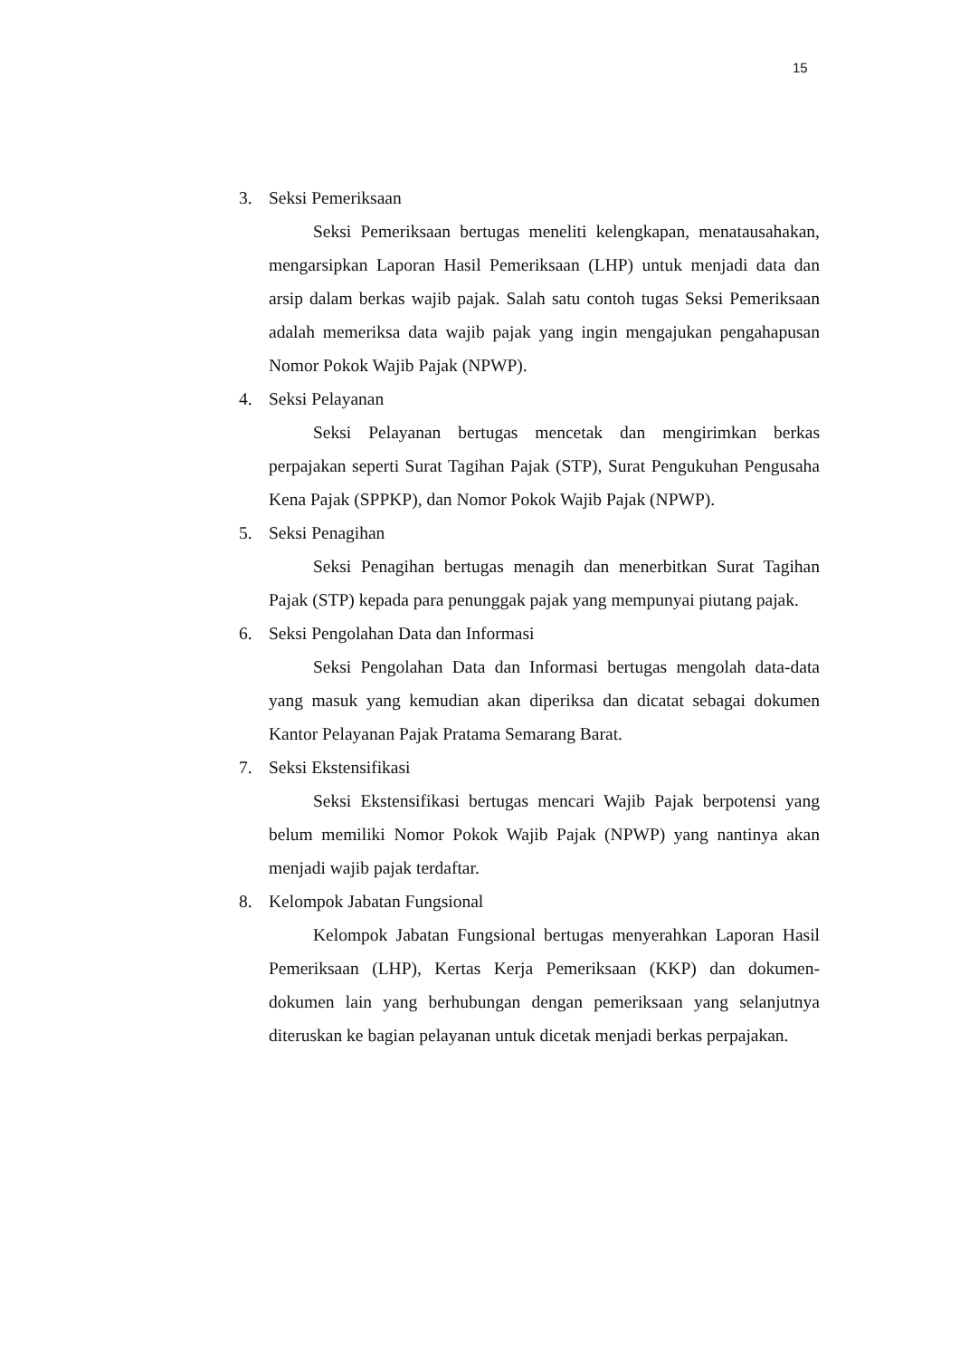15
3. Seksi Pemeriksaan
Seksi Pemeriksaan bertugas meneliti kelengkapan, menatausahakan, mengarsipkan Laporan Hasil Pemeriksaan (LHP) untuk menjadi data dan arsip dalam berkas wajib pajak. Salah satu contoh tugas Seksi Pemeriksaan adalah memeriksa data wajib pajak yang ingin mengajukan pengahapusan Nomor Pokok Wajib Pajak (NPWP).
4. Seksi Pelayanan
Seksi Pelayanan bertugas mencetak dan mengirimkan berkas perpajakan seperti Surat Tagihan Pajak (STP), Surat Pengukuhan Pengusaha Kena Pajak (SPPKP), dan Nomor Pokok Wajib Pajak (NPWP).
5. Seksi Penagihan
Seksi Penagihan bertugas menagih dan menerbitkan Surat Tagihan Pajak (STP) kepada para penunggak pajak yang mempunyai piutang pajak.
6. Seksi Pengolahan Data dan Informasi
Seksi Pengolahan Data dan Informasi bertugas mengolah data-data yang masuk yang kemudian akan diperiksa dan dicatat sebagai dokumen Kantor Pelayanan Pajak Pratama Semarang Barat.
7. Seksi Ekstensifikasi
Seksi Ekstensifikasi bertugas mencari Wajib Pajak berpotensi yang belum memiliki Nomor Pokok Wajib Pajak (NPWP) yang nantinya akan menjadi wajib pajak terdaftar.
8. Kelompok Jabatan Fungsional
Kelompok Jabatan Fungsional bertugas menyerahkan Laporan Hasil Pemeriksaan (LHP), Kertas Kerja Pemeriksaan (KKP) dan dokumen-dokumen lain yang berhubungan dengan pemeriksaan yang selanjutnya diteruskan ke bagian pelayanan untuk dicetak menjadi berkas perpajakan.